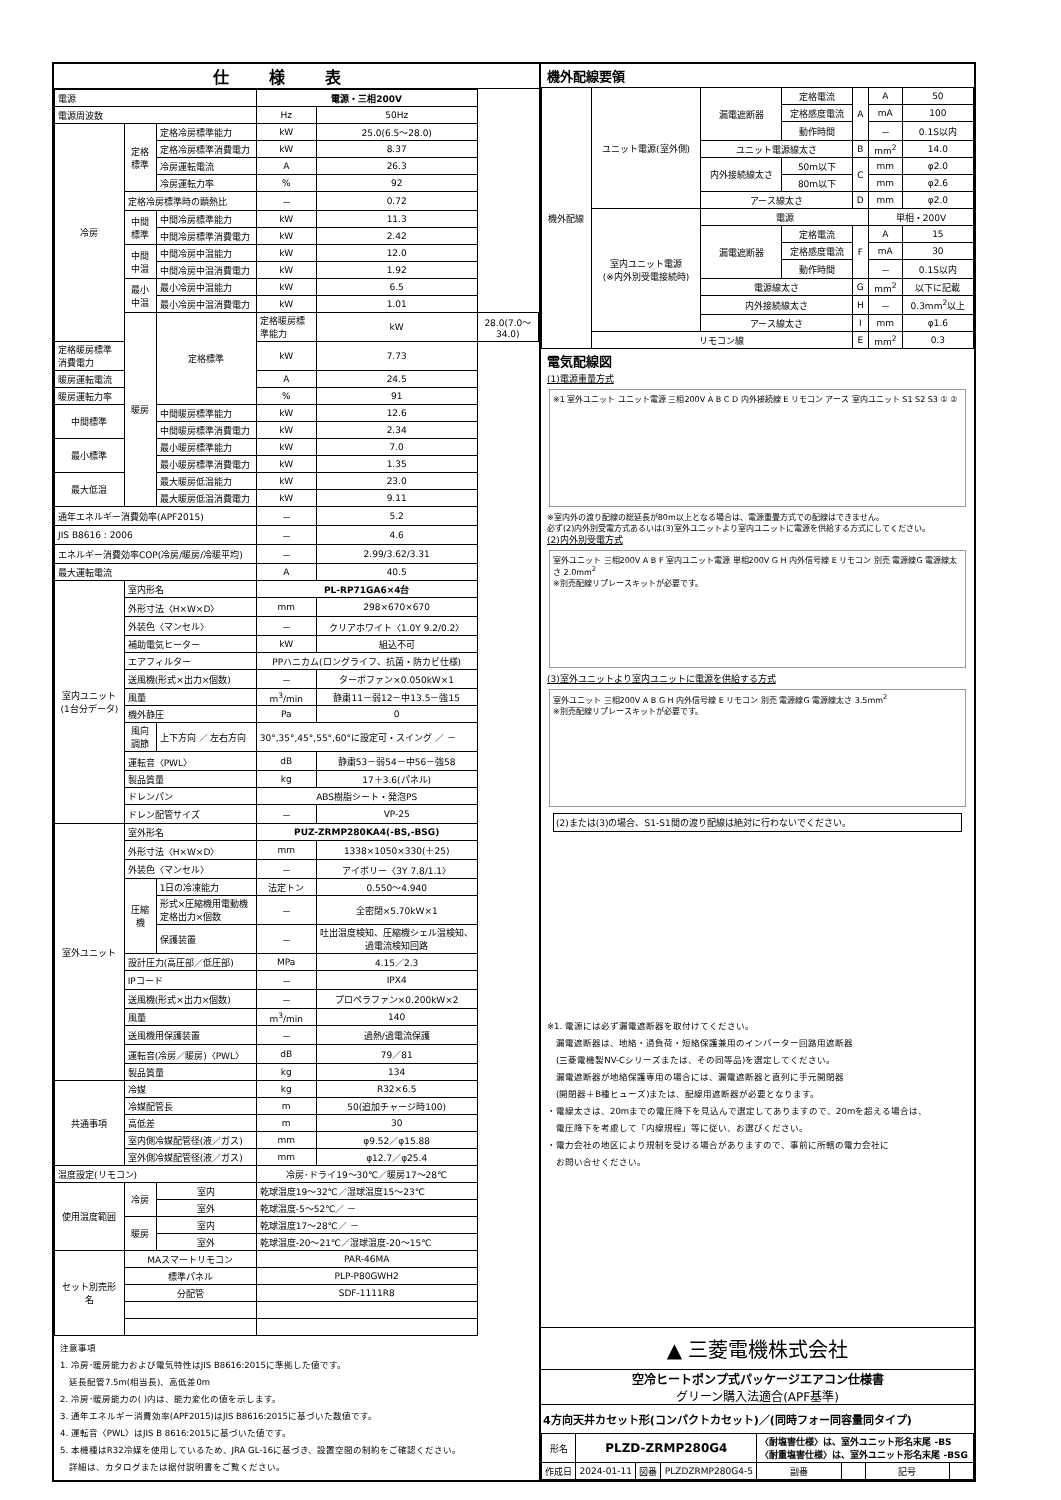仕様表
| 電源 | | | 電源・三相200V | | |
| 電源周波数 | | | Hz | 50Hz | |
| 冷房 | 定格標準 | 定格冷房標準能力 | kW | 25.0(6.5～28.0) | |
| | | 定格冷房標準消費電力 | kW | 8.37 | |
| | | 冷房運転電流 | A | 26.3 | |
| | | 冷房運転力率 | % | 92 | |
| | 定格冷房標準時の顕熱比 | | － | 0.72 | |
| | 中間標準 | 中間冷房標準能力 | kW | 11.3 | |
| | | 中間冷房標準消費電力 | kW | 2.42 | |
| | 中間中温 | 中間冷房中温能力 | kW | 12.0 | |
| | | 中間冷房中温消費電力 | kW | 1.92 | |
| | 最小中温 | 最小冷房中温能力 | kW | 6.5 | |
| | | 最小冷房中温消費電力 | kW | 1.01 | |
| | 暖房 | 定格標準 | 定格暖房標準能力 | kW | 28.0(7.0～34.0) |
| 定格暖房標準消費電力 | | | kW | 7.73 | |
| 暖房運転電流 | | | A | 24.5 | |
| 暖房運転力率 | | | % | 91 | |
| 中間標準 | | 中間暖房標準能力 | kW | 12.6 | |
| | | 中間暖房標準消費電力 | kW | 2.34 | |
| 最小標準 | | 最小暖房標準能力 | kW | 7.0 | |
| | | 最小暖房標準消費電力 | kW | 1.35 | |
| 最大低温 | | 最大暖房低温能力 | kW | 23.0 | |
| | | 最大暖房低温消費電力 | kW | 9.11 | |
| 通年エネルギー消費効率(APF2015) | | | － | 5.2 | |
| JIS B8616 : 2006 | | | － | 4.6 | |
| エネルギー消費効率COP(冷房/暖房/冷暖平均) | | | － | 2.99/3.62/3.31 | |
| 最大運転電流 | | | A | 40.5 | |
| 室内ユニット(1台分データ) | 室内形名 | | PL-RP71GA6×4台 | | |
| | 外形寸法〈H×W×D〉 | | mm | 298×670×670 | |
| | 外装色〈マンセル〉 | | － | クリアホワイト〈1.0Y 9.2/0.2〉 | |
| | 補助電気ヒーター | | kW | 組込不可 | |
| | エアフィルター | | PPハニカム(ロングライフ、抗菌・防カビ仕様) | | |
| | 送風機(形式×出力×個数) | | － | ターボファン×0.050kW×1 | |
| | 風量 | | m<sup>3</sup>/min | 静粛11－弱12－中13.5－強15 | |
| | 機外静圧 | | Pa | 0 | |
| | 風向調節 | 上下方向 ／ 左右方向 | 30°,35°,45°,55°,60°に設定可・スイング ／ － | | |
| | 運転音〈PWL〉 | | dB | 静粛53－弱54－中56－強58 | |
| | 製品質量 | | kg | 17＋3.6(パネル) | |
| | ドレンパン | | ABS樹脂シート・発泡PS | | |
| | ドレン配管サイズ | | － | VP-25 | |
| 室外ユニット | 室外形名 | | PUZ-ZRMP280KA4(-BS,-BSG) | | |
| | 外形寸法〈H×W×D〉 | | mm | 1338×1050×330(＋25) | |
| | 外装色〈マンセル〉 | | － | アイボリー〈3Y 7.8/1.1〉 | |
| | 圧縮機 | 1日の冷凍能力 | 法定トン | 0.550～4.940 | |
| | | 形式×圧縮機用電動機定格出力×個数 | － | 全密閉×5.70kW×1 | |
| | | 保護装置 | － | 吐出温度検知、圧縮機シェル温検知、過電流検知回路 | |
| | 設計圧力(高圧部／低圧部) | | MPa | 4.15／2.3 | |
| | IPコード | | － | IPX4 | |
| | 送風機(形式×出力×個数) | | － | プロペラファン×0.200kW×2 | |
| | 風量 | | m<sup>3</sup>/min | 140 | |
| | 送風機用保護装置 | | － | 過熱/過電流保護 | |
| | 運転音(冷房／暖房)〈PWL〉 | | dB | 79／81 | |
| | 製品質量 | | kg | 134 | |
| 共通事項 | 冷媒 | | kg | R32×6.5 | |
| | 冷媒配管長 | | m | 50(追加チャージ時100) | |
| | 高低差 | | m | 30 | |
| | 室内側冷媒配管径(液／ガス) | | mm | φ9.52／φ15.88 | |
| | 室外側冷媒配管径(液／ガス) | | mm | φ12.7／φ25.4 | |
| 温度設定(リモコン) | | | 冷房･ドライ19～30℃／暖房17～28℃ | | |
| 使用温度範囲 | 冷房 | 室内 | 乾球温度19～32℃／湿球温度15～23℃ | | |
| | | 室外 | 乾球温度-5～52℃／ － | | |
| | 暖房 | 室内 | 乾球温度17～28℃／ － | | |
| | | 室外 | 乾球温度-20～21℃／湿球温度-20～15℃ | | |
| セット別売形名 | MAスマートリモコン | | PAR-46MA | | |
| | 標準パネル | | PLP-P80GWH2 | | |
| | 分配管 | | SDF-1111R8 | | |
注意事項
1. 冷房･暖房能力および電気特性はJIS B8616:2015に準拠した値です。
　延長配管7.5m(相当長)、高低差0m
2. 冷房･暖房能力の( )内は、能力変化の値を示します。
3. 通年エネルギー消費効率(APF2015)はJIS B8616:2015に基づいた数値です。
4. 運転音〈PWL〉はJIS B 8616:2015に基づいた値です。
5. 本機種はR32冷媒を使用しているため、JRA GL-16に基づき、設置空間の制約をご確認ください。
　詳細は、カタログまたは据付説明書をご覧ください。
機外配線要領
| 機外配線 | ユニット電源(室外側) | 漏電遮断器 | 定格電流 | A | A | 50 |
| | | | 定格感度電流 | | mA | 100 |
| | | | 動作時間 | | － | 0.1S以内 |
| | | ユニット電源線太さ | | B | mm<sup>2</sup> | 14.0 |
| | | 内外接続線太さ | 50m以下 | C | mm | φ2.0 |
| | | | 80m以下 | | mm | φ2.6 |
| | | アース線太さ | | D | mm | φ2.0 |
| | 室内ユニット電源 (※内外別受電接続時) | 電源 | | | 単相・200V | |
| | | 漏電遮断器 | 定格電流 | F | A | 15 |
| | | | 定格感度電流 | | mA | 30 |
| | | | 動作時間 | | － | 0.1S以内 |
| | | 電源線太さ | | G | mm<sup>2</sup> | 以下に記載 |
| | | 内外接続線太さ | | H | － | 0.3mm<sup>2</sup>以上 |
| | | アース線太さ | | I | mm | φ1.6 |
| | リモコン線 | | | E | mm<sup>2</sup> | 0.3 |
電気配線図
(1)電源重量方式
※1 室外ユニット ユニット電源 三相200V A B C D 内外接続線 E リモコン アース 室内ユニット S1 S2 S3 ① ②
※室内外の渡り配線の総延長が80m以上となる場合は、電源重畳方式での配線はできません。
必ず(2)内外別受電方式あるいは(3)室外ユニットより室内ユニットに電源を供給する方式にしてください。
(2)内外別受電方式
室外ユニット 三相200V A B F 室内ユニット電源 単相200V G H 内外信号線 E リモコン 別売 電源線G 電源線太さ 2.0mm<sup>2</sup>
※別売配線リプレースキットが必要です。
(3)室外ユニットより室内ユニットに電源を供給する方式
室外ユニット 三相200V A B G H 内外信号線 E リモコン 別売 電源線G 電源線太さ 3.5mm<sup>2</sup>
※別売配線リプレースキットが必要です。
(2)または(3)の場合、S1-S1間の渡り配線は絶対に行わないでください。
※1. 電源には必ず漏電遮断器を取付けてください。
　漏電遮断器は、地絡・過負荷・短絡保護兼用のインバーター回路用遮断器
　(三菱電機製NV-Cシリーズまたは、その同等品)を選定してください。
　漏電遮断器が地絡保護専用の場合には、漏電遮断器と直列に手元開閉器
　(開閉器＋B種ヒューズ)または、配線用遮断器が必要となります。
・電線太さは、20mまでの電圧降下を見込んで選定してありますので、20mを超える場合は、
　電圧降下を考慮して「内線規程」等に従い、お選びください。
・電力会社の地区により規制を受ける場合がありますので、事前に所轄の電力会社に
　お問い合せください。
▲ 三菱電機株式会社
空冷ヒートポンプ式パッケージエアコン仕様書
グリーン購入法適合(APF基準)
4方向天井カセット形(コンパクトカセット)／(同時フォー同容量同タイプ)
| 形名 | PLZD-ZRMP280G4 | | | 〈耐塩害仕様〉は、室外ユニット形名末尾 -BS 〈耐重塩害仕様〉は、室外ユニット形名末尾 -BSG | | | |
| 作成日 | 2024-01-11 | 図番 | PLZDZRMP280G4-5 | 副番 | | 記号 | |